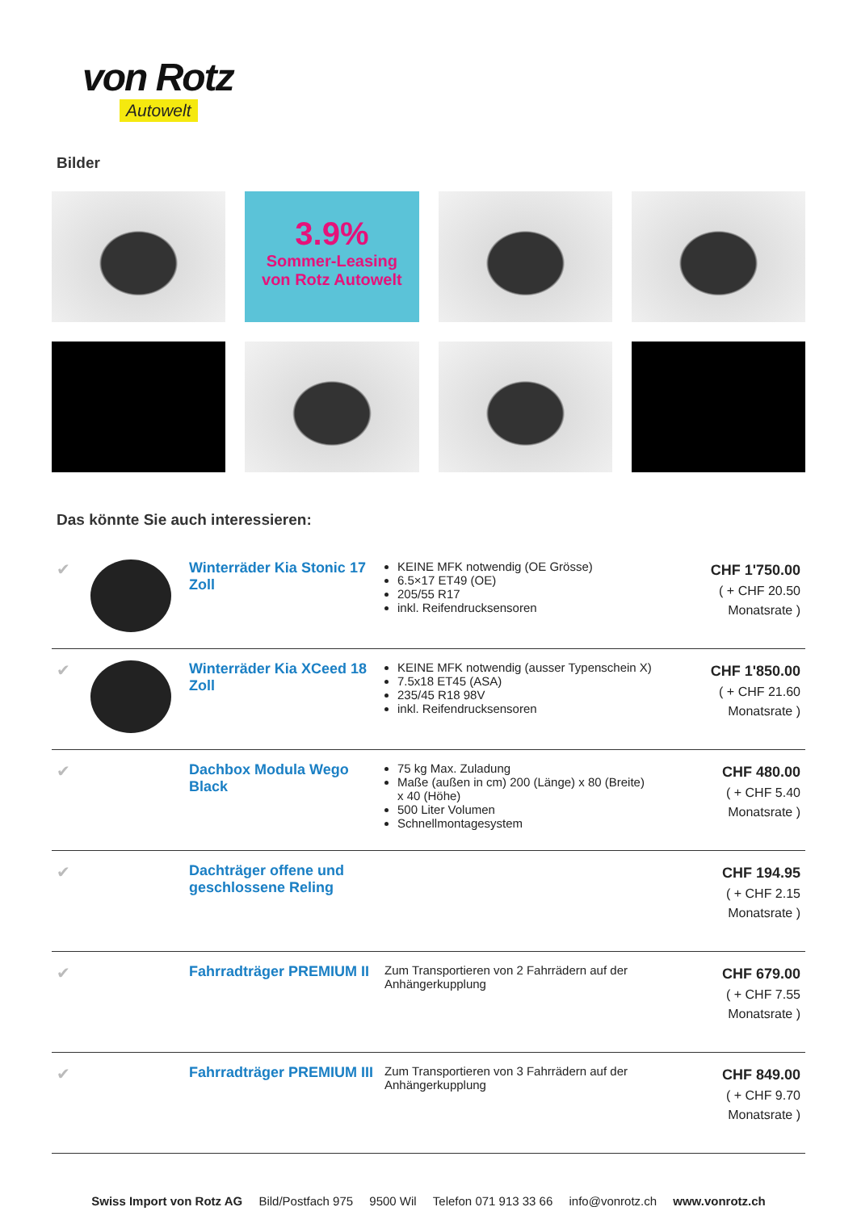von Rotz
Autowelt
Bilder
3.9%
Sommer-Leasing
von Rotz Autowelt
Das könnte Sie auch interessieren:
| ✔ | | Winterräder Kia Stonic 17 Zoll | KEINE MFK notwendig (OE Grösse) 6.5×17 ET49 (OE) 205/55 R17 inkl. Reifendrucksensoren | CHF 1'750.00 ( + CHF 20.50 Monatsrate ) |
| ✔ | | Winterräder Kia XCeed 18 Zoll | KEINE MFK notwendig (ausser Typenschein X) 7.5x18 ET45 (ASA) 235/45 R18 98V inkl. Reifendrucksensoren | CHF 1'850.00 ( + CHF 21.60 Monatsrate ) |
| ✔ | | Dachbox Modula Wego Black | 75 kg Max. Zuladung Maße (außen in cm) 200 (Länge) x 80 (Breite) x 40 (Höhe) 500 Liter Volumen Schnellmontagesystem | CHF 480.00 ( + CHF 5.40 Monatsrate ) |
| ✔ | | Dachträger offene und geschlossene Reling | | CHF 194.95 ( + CHF 2.15 Monatsrate ) |
| ✔ | | Fahrradträger PREMIUM II | Zum Transportieren von 2 Fahrrädern auf der Anhängerkupplung | CHF 679.00 ( + CHF 7.55 Monatsrate ) |
| ✔ | | Fahrradträger PREMIUM III | Zum Transportieren von 3 Fahrrädern auf der Anhängerkupplung | CHF 849.00 ( + CHF 9.70 Monatsrate ) |
Swiss Import von Rotz AG Bild/Postfach 975 9500 Wil Telefon 071 913 33 66 info@vonrotz.ch www.vonrotz.ch